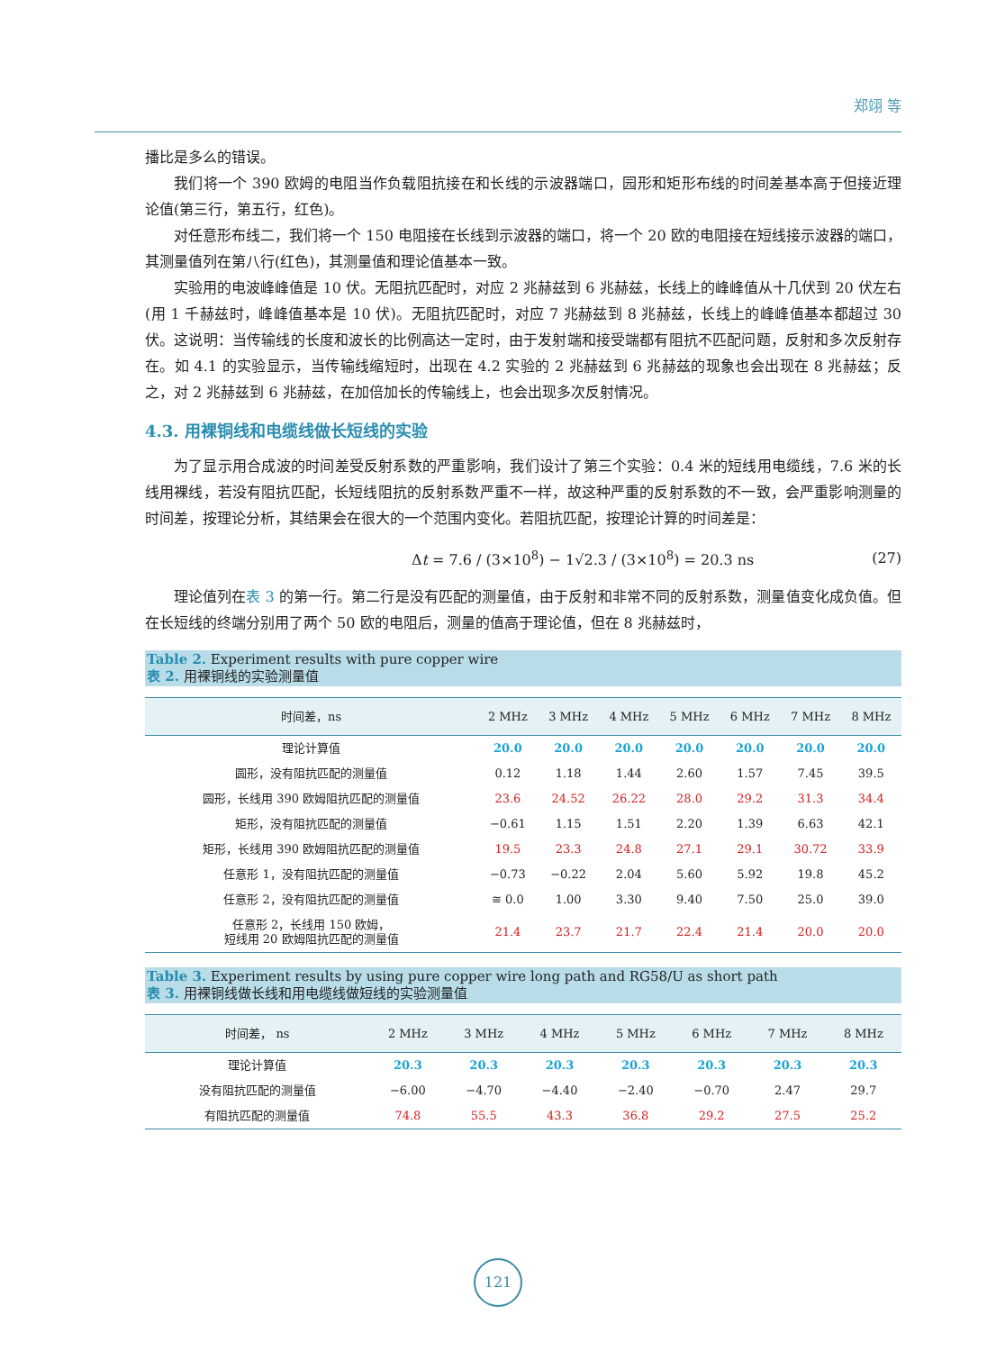郑翊 等
播比是多么的错误。
我们将一个 390 欧姆的电阻当作负载阻抗接在和长线的示波器端口，园形和矩形布线的时间差基本高于但接近理论值(第三行，第五行，红色)。
对任意形布线二，我们将一个 150 电阻接在长线到示波器的端口，将一个 20 欧的电阻接在短线接示波器的端口，其测量值列在第八行(红色)，其测量值和理论值基本一致。
实验用的电波峰峰值是 10 伏。无阻抗匹配时，对应 2 兆赫兹到 6 兆赫兹，长线上的峰峰值从十几伏到 20 伏左右(用 1 千赫兹时，峰峰值基本是 10 伏)。无阻抗匹配时，对应 7 兆赫兹到 8 兆赫兹，长线上的峰峰值基本都超过 30 伏。这说明：当传输线的长度和波长的比例高达一定时，由于发射端和接受端都有阻抗不匹配问题，反射和多次反射存在。如 4.1 的实验显示，当传输线缩短时，出现在 4.2 实验的 2 兆赫兹到 6 兆赫兹的现象也会出现在 8 兆赫兹；反之，对 2 兆赫兹到 6 兆赫兹，在加倍加长的传输线上，也会出现多次反射情况。
4.3. 用裸铜线和电缆线做长短线的实验
为了显示用合成波的时间差受反射系数的严重影响，我们设计了第三个实验：0.4 米的短线用电缆线，7.6 米的长线用裸线，若没有阻抗匹配，长短线阻抗的反射系数严重不一样，故这种严重的反射系数的不一致，会严重影响测量的时间差，按理论分析，其结果会在很大的一个范围内变化。若阻抗匹配，按理论计算的时间差是：
Δt = 7.6 / (3×10<sup>8</sup>) − 1√2.3 / (3×10<sup>8</sup>) = 20.3 ns (27)
理论值列在表 3 的第一行。第二行是没有匹配的测量值，由于反射和非常不同的反射系数，测量值变化成负值。但在长短线的终端分别用了两个 50 欧的电阻后，测量的值高于理论值，但在 8 兆赫兹时，
Table 2. Experiment results with pure copper wire
表 2. 用裸铜线的实验测量值
| 时间差，ns | 2 MHz | 3 MHz | 4 MHz | 5 MHz | 6 MHz | 7 MHz | 8 MHz |
| --- | --- | --- | --- | --- | --- | --- | --- |
| 理论计算值 | 20.0 | 20.0 | 20.0 | 20.0 | 20.0 | 20.0 | 20.0 |
| 圆形，没有阻抗匹配的测量值 | 0.12 | 1.18 | 1.44 | 2.60 | 1.57 | 7.45 | 39.5 |
| 圆形，长线用 390 欧姆阻抗匹配的测量值 | 23.6 | 24.52 | 26.22 | 28.0 | 29.2 | 31.3 | 34.4 |
| 矩形，没有阻抗匹配的测量值 | −0.61 | 1.15 | 1.51 | 2.20 | 1.39 | 6.63 | 42.1 |
| 矩形，长线用 390 欧姆阻抗匹配的测量值 | 19.5 | 23.3 | 24.8 | 27.1 | 29.1 | 30.72 | 33.9 |
| 任意形 1，没有阻抗匹配的测量值 | −0.73 | −0.22 | 2.04 | 5.60 | 5.92 | 19.8 | 45.2 |
| 任意形 2，没有阻抗匹配的测量值 | ≅ 0.0 | 1.00 | 3.30 | 9.40 | 7.50 | 25.0 | 39.0 |
| 任意形 2，长线用 150 欧姆， 短线用 20 欧姆阻抗匹配的测量值 | 21.4 | 23.7 | 21.7 | 22.4 | 21.4 | 20.0 | 20.0 |
Table 3. Experiment results by using pure copper wire long path and RG58/U as short path
表 3. 用裸铜线做长线和用电缆线做短线的实验测量值
| 时间差， ns | 2 MHz | 3 MHz | 4 MHz | 5 MHz | 6 MHz | 7 MHz | 8 MHz |
| --- | --- | --- | --- | --- | --- | --- | --- |
| 理论计算值 | 20.3 | 20.3 | 20.3 | 20.3 | 20.3 | 20.3 | 20.3 |
| 没有阻抗匹配的测量值 | −6.00 | −4.70 | −4.40 | −2.40 | −0.70 | 2.47 | 29.7 |
| 有阻抗匹配的测量值 | 74.8 | 55.5 | 43.3 | 36.8 | 29.2 | 27.5 | 25.2 |
121